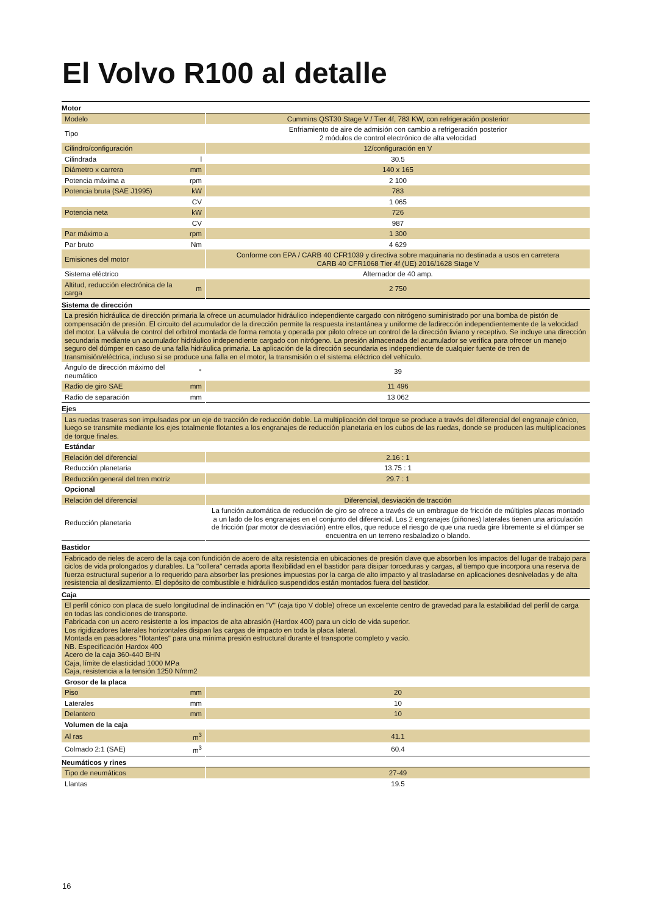El Volvo R100 al detalle
| Motor | | |
| Modelo | | Cummins QST30 Stage V / Tier 4f, 783 KW, con refrigeración posterior |
| Tipo | | Enfriamiento de aire de admisión con cambio a refrigeración posterior 2 módulos de control electrónico de alta velocidad |
| Cilindro/configuración | | 12/configuración en V |
| Cilindrada | l | 30.5 |
| Diámetro x carrera | mm | 140 x 165 |
| Potencia máxima a | rpm | 2 100 |
| Potencia bruta (SAE J1995) | kW | 783 |
| | CV | 1 065 |
| Potencia neta | kW | 726 |
| | CV | 987 |
| Par máximo a | rpm | 1 300 |
| Par bruto | Nm | 4 629 |
| Emisiones del motor | | Conforme con EPA / CARB 40 CFR1039 y directiva sobre maquinaria no destinada a usos en carretera CARB 40 CFR1068 Tier 4f (UE) 2016/1628 Stage V |
| Sistema eléctrico | | Alternador de 40 amp. |
| Altitud, reducción electrónica de la carga | m | 2 750 |
| Sistema de dirección | | |
| La presión hidráulica de dirección primaria la ofrece un acumulador hidráulico independiente cargado con nitrógeno suministrado por una bomba de pistón de compensación de presión. El circuito del acumulador de la dirección permite la respuesta instantánea y uniforme de ladirección independientemente de la velocidad del motor. La válvula de control del orbitrol montada de forma remota y operada por piloto ofrece un control de la dirección liviano y receptivo. Se incluye una dirección secundaria mediante un acumulador hidráulico independiente cargado con nitrógeno. La presión almacenada del acumulador se verifica para ofrecer un manejo seguro del dúmper en caso de una falla hidráulica primaria. La aplicación de la dirección secundaria es independiente de cualquier fuente de tren de transmisión/eléctrica, incluso si se produce una falla en el motor, la transmisión o el sistema eléctrico del vehículo. | | |
| Ángulo de dirección máximo del neumático | ° | 39 |
| Radio de giro SAE | mm | 11 496 |
| Radio de separación | mm | 13 062 |
| Ejes | | |
| Las ruedas traseras son impulsadas por un eje de tracción de reducción doble. La multiplicación del torque se produce a través del diferencial del engranaje cónico, luego se transmite mediante los ejes totalmente flotantes a los engranajes de reducción planetaria en los cubos de las ruedas, donde se producen las multiplicaciones de torque finales. | | |
| Estándar | | |
| Relación del diferencial | | 2.16 : 1 |
| Reducción planetaria | | 13.75 : 1 |
| Reducción general del tren motriz | | 29.7 : 1 |
| Opcional | | |
| Relación del diferencial | | Diferencial, desviación de tracción |
| Reducción planetaria | | La función automática de reducción de giro se ofrece a través de un embrague de fricción de múltiples placas montado a un lado de los engranajes en el conjunto del diferencial. Los 2 engranajes (piñones) laterales tienen una articulación de fricción (par motor de desviación) entre ellos, que reduce el riesgo de que una rueda gire libremente si el dúmper se encuentra en un terreno resbaladizo o blando. |
| Bastidor | | |
| Fabricado de rieles de acero de la caja con fundición de acero de alta resistencia en ubicaciones de presión clave que absorben los impactos del lugar de trabajo para ciclos de vida prolongados y durables. La "collera" cerrada aporta flexibilidad en el bastidor para disipar torceduras y cargas, al tiempo que incorpora una reserva de fuerza estructural superior a lo requerido para absorber las presiones impuestas por la carga de alto impacto y al trasladarse en aplicaciones desniveladas y de alta resistencia al deslizamiento. El depósito de combustible e hidráulico suspendidos están montados fuera del bastidor. | | |
| Caja | | |
| El perfil cónico con placa de suelo longitudinal de inclinación en "V" (caja tipo V doble) ofrece un excelente centro de gravedad para la estabilidad del perfil de carga en todas las condiciones de transporte. Fabricada con un acero resistente a los impactos de alta abrasión (Hardox 400) para un ciclo de vida superior. Los rigidizadores laterales horizontales disipan las cargas de impacto en toda la placa lateral. Montada en pasadores "flotantes" para una mínima presión estructural durante el transporte completo y vacío. NB. Especificación Hardox 400 Acero de la caja 360-440 BHN Caja, límite de elasticidad 1000 MPa Caja, resistencia a la tensión 1250 N/mm2 | | |
| Grosor de la placa | | |
| Piso | mm | 20 |
| Laterales | mm | 10 |
| Delantero | mm | 10 |
| Volumen de la caja | | |
| Al ras | m<sup>3</sup> | 41.1 |
| Colmado 2:1 (SAE) | m<sup>3</sup> | 60.4 |
| Neumáticos y rines | | |
| Tipo de neumáticos | | 27-49 |
| Llantas | | 19.5 |
16